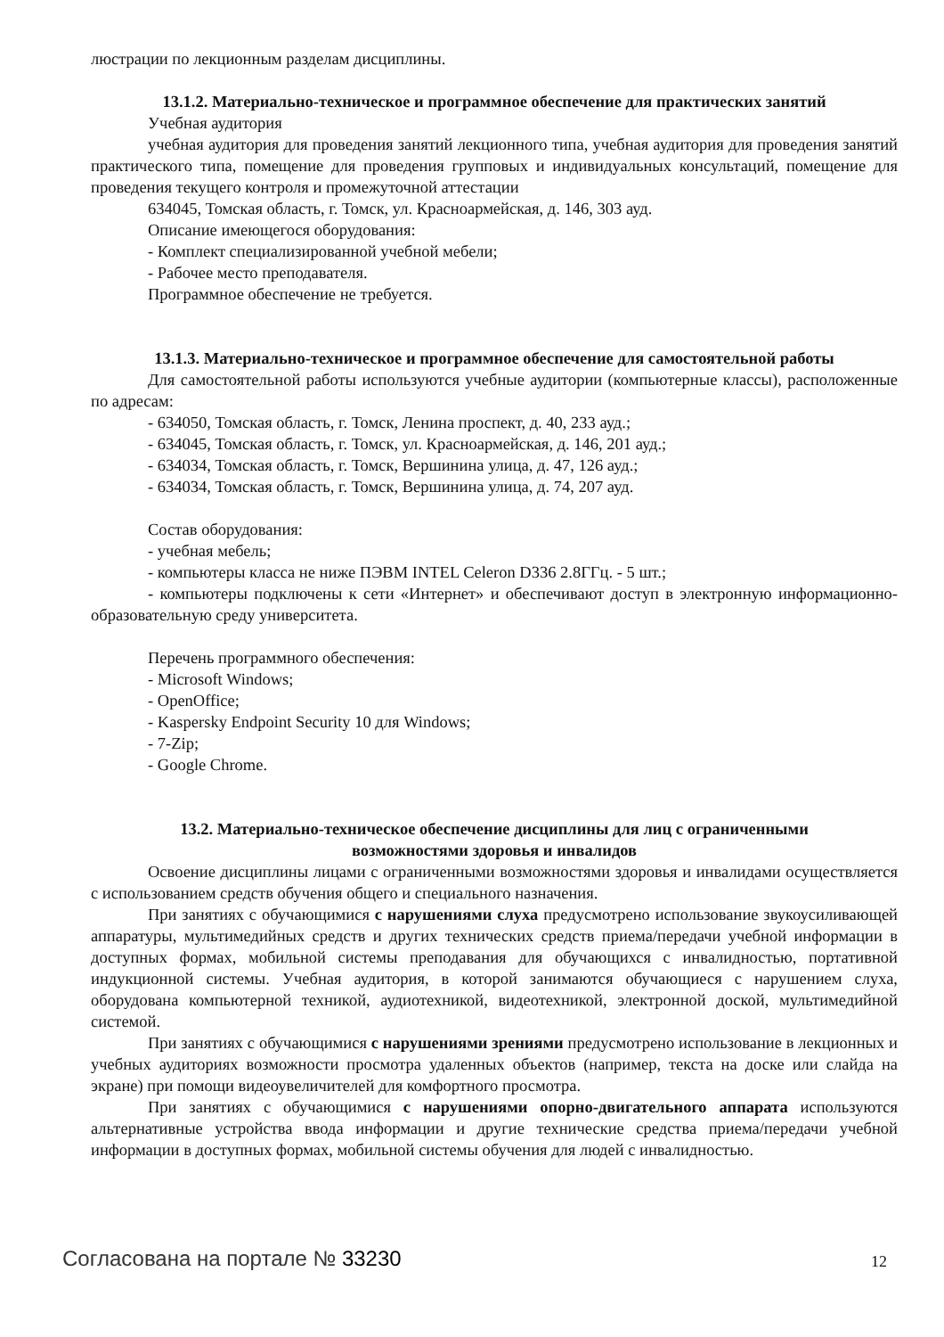люстрации по лекционным разделам дисциплины.
13.1.2. Материально-техническое и программное обеспечение для практических занятий
Учебная аудитория
учебная аудитория для проведения занятий лекционного типа, учебная аудитория для проведения занятий практического типа, помещение для проведения групповых и индивидуальных консультаций, помещение для проведения текущего контроля и промежуточной аттестации
634045, Томская область, г. Томск, ул. Красноармейская, д. 146, 303 ауд.
Описание имеющегося оборудования:
- Комплект специализированной учебной мебели;
- Рабочее место преподавателя.
Программное обеспечение не требуется.
13.1.3. Материально-техническое и программное обеспечение для самостоятельной работы
Для самостоятельной работы используются учебные аудитории (компьютерные классы), расположенные по адресам:
- 634050, Томская область, г. Томск, Ленина проспект, д. 40, 233 ауд.;
- 634045, Томская область, г. Томск, ул. Красноармейская, д. 146, 201 ауд.;
- 634034, Томская область, г. Томск, Вершинина улица, д. 47, 126 ауд.;
- 634034, Томская область, г. Томск, Вершинина улица, д. 74, 207 ауд.
Состав оборудования:
- учебная мебель;
- компьютеры класса не ниже ПЭВМ INTEL Celeron D336 2.8ГГц. - 5 шт.;
- компьютеры подключены к сети «Интернет» и обеспечивают доступ в электронную информационно-образовательную среду университета.
Перечень программного обеспечения:
- Microsoft Windows;
- OpenOffice;
- Kaspersky Endpoint Security 10 для Windows;
- 7-Zip;
- Google Chrome.
13.2. Материально-техническое обеспечение дисциплины для лиц с ограниченными
возможностями здоровья и инвалидов
Освоение дисциплины лицами с ограниченными возможностями здоровья и инвалидами осуществляется с использованием средств обучения общего и специального назначения.
При занятиях с обучающимися с нарушениями слуха предусмотрено использование звукоусиливающей аппаратуры, мультимедийных средств и других технических средств приема/передачи учебной информации в доступных формах, мобильной системы преподавания для обучающихся с инвалидностью, портативной индукционной системы. Учебная аудитория, в которой занимаются обучающиеся с нарушением слуха, оборудована компьютерной техникой, аудиотехникой, видеотехникой, электронной доской, мультимедийной системой.
При занятиях с обучающимися с нарушениями зрениями предусмотрено использование в лекционных и учебных аудиториях возможности просмотра удаленных объектов (например, текста на доске или слайда на экране) при помощи видеоувеличителей для комфортного просмотра.
При занятиях с обучающимися с нарушениями опорно-двигательного аппарата используются альтернативные устройства ввода информации и другие технические средства приема/передачи учебной информации в доступных формах, мобильной системы обучения для людей с инвалидностью.
Согласована на портале № 33230 12